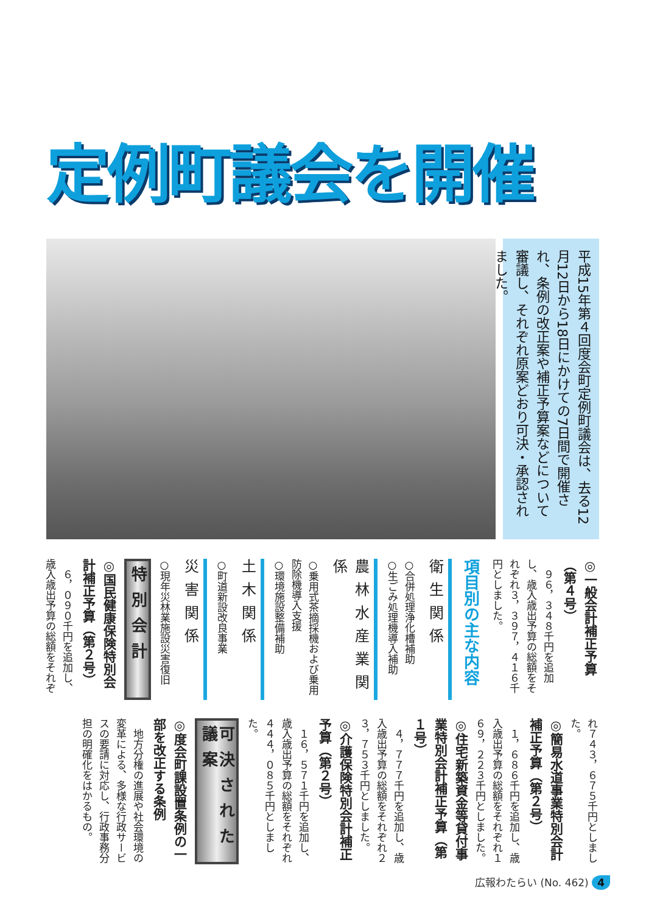定例町議会を開催
平成15年第４回度会町定例町議会は、去る12月12日から18日にかけての7日間で開催され、条例の改正案や補正予算案などについて審議し、それぞれ原案どおり可決・承認されました。
◎一般会計補正予算（第４号）
９６，３４８千円を追加し、歳入歳出予算の総額をそれぞれ３，３９７，４１６千円としました。
項目別の主な内容
衛生関係
○合併処理浄化槽補助
○生ごみ処理機導入補助
農林水産業関係
○乗用式茶摘採機および乗用防除機導入支援
○環境施設整備補助
土木関係
○町道新設改良事業
災害関係
○現年災林業施設災害復旧
特別会計
◎国民健康保険特別会計補正予算（第２号）
６，０９０千円を追加し、歳入歳出予算の総額をそれぞ
れ７４３，６７５千円としました。
◎簡易水道事業特別会計補正予算（第２号）
１，６８６千円を追加し、歳入歳出予算の総額をそれぞれ１６９，２２３千円としました。
◎住宅新築資金等貸付事業特別会計補正予算（第１号）
４，７７７千円を追加し、歳入歳出予算の総額をそれぞれ２３，７５３千円としました。
◎介護保険特別会計補正予算（第２号）
１６，５７１千円を追加し、歳入歳出予算の総額をそれぞれ４４４，０８５千円としました。
可決された議案
◎度会町課設置条例の一部を改正する条例
地方分権の進展や社会環境の変革による、多様な行政サービスの要請に対応し、行政事務分担の明確化をはかるもの。
広報わたらい (No. 462) 4